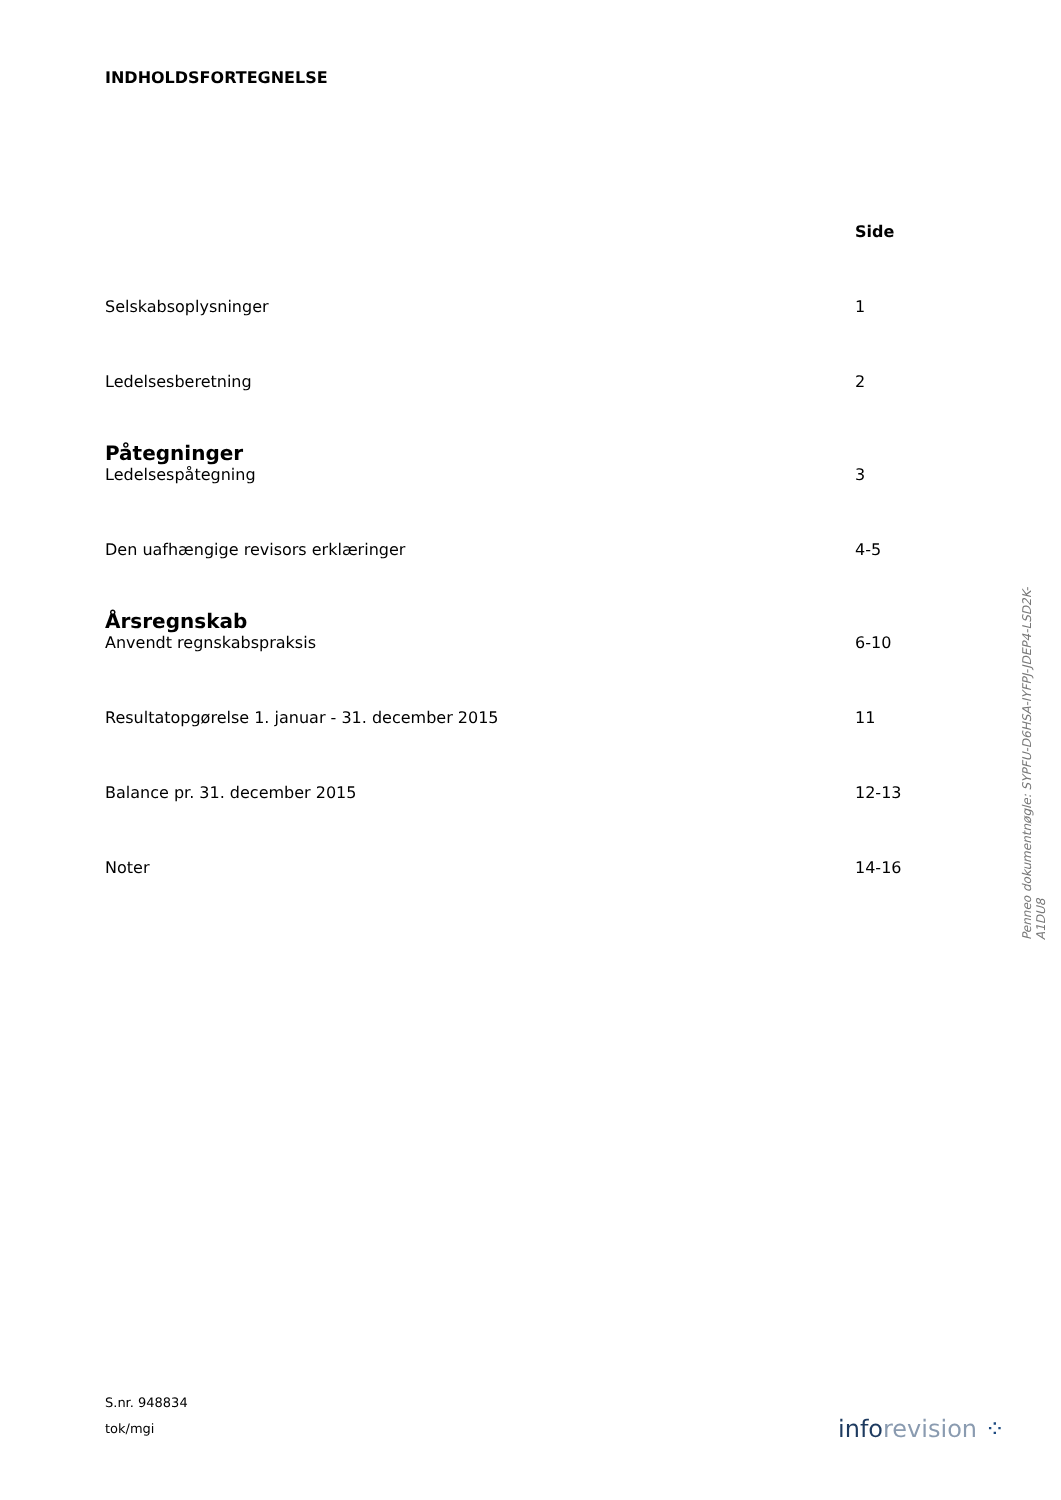INDHOLDSFORTEGNELSE
Side
Selskabsoplysninger 1
Ledelsesberetning 2
Påtegninger
Ledelsespåtegning 3
Den uafhængige revisors erklæringer 4-5
Årsregnskab
Anvendt regnskabspraksis 6-10
Resultatopgørelse 1. januar - 31. december 2015 11
Balance pr. 31. december 2015 12-13
Noter 14-16
Penneo dokumentnøgle: SYPFU-D6HSA-IYFPJ-JDEP4-LSD2K-A1DU8
S.nr. 948834
tok/mgi
inforevision ⁘